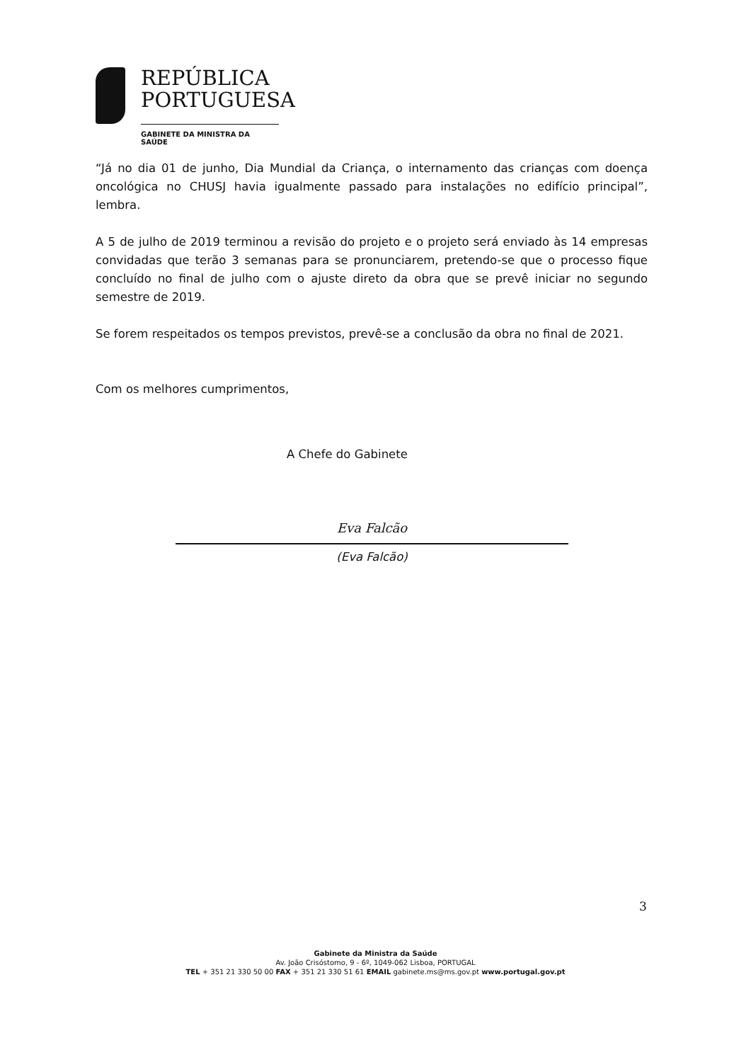REPÚBLICA
PORTUGUESA
GABINETE DA MINISTRA DA SAÚDE
“Já no dia 01 de junho, Dia Mundial da Criança, o internamento das crianças com doença oncológica no CHUSJ havia igualmente passado para instalações no edifício principal”, lembra.
A 5 de julho de 2019 terminou a revisão do projeto e o projeto será enviado às 14 empresas convidadas que terão 3 semanas para se pronunciarem, pretendo-se que o processo fique concluído no final de julho com o ajuste direto da obra que se prevê iniciar no segundo semestre de 2019.
Se forem respeitados os tempos previstos, prevê-se a conclusão da obra no final de 2021.
Com os melhores cumprimentos,
A Chefe do Gabinete
Eva Falcão
(Eva Falcão)
3
Gabinete da Ministra da Saúde
Av. João Crisóstomo, 9 - 6º, 1049-062 Lisboa, PORTUGAL
TEL + 351 21 330 50 00 FAX + 351 21 330 51 61 EMAIL gabinete.ms@ms.gov.pt www.portugal.gov.pt